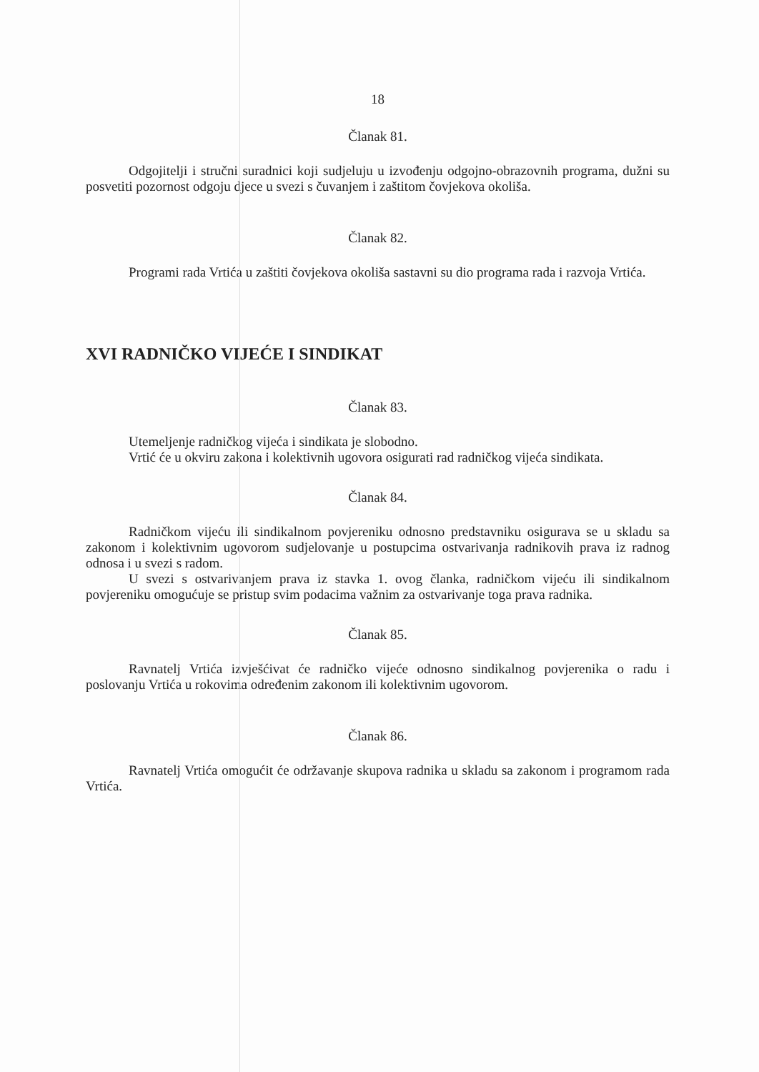18
Članak 81.
Odgojitelji i stručni suradnici koji sudjeluju u izvođenju odgojno-obrazovnih programa, dužni su posvetiti pozornost odgoju djece u svezi s čuvanjem i zaštitom čovjekova okoliša.
Članak 82.
Programi rada Vrtića u zaštiti čovjekova okoliša sastavni su dio programa rada i razvoja Vrtića.
XVI RADNIČKO VIJEĆE I SINDIKAT
Članak 83.
Utemeljenje radničkog vijeća i sindikata je slobodno.
Vrtić će u okviru zakona i kolektivnih ugovora osigurati rad radničkog vijeća sindikata.
Članak 84.
Radničkom vijeću ili sindikalnom povjereniku odnosno predstavniku osigurava se u skladu sa zakonom i kolektivnim ugovorom sudjelovanje u postupcima ostvarivanja radnikovih prava iz radnog odnosa i u svezi s radom.
U svezi s ostvarivanjem prava iz stavka 1. ovog članka, radničkom vijeću ili sindikalnom povjereniku omogućuje se pristup svim podacima važnim za ostvarivanje toga prava radnika.
Članak 85.
Ravnatelj Vrtića izvješćivat će radničko vijeće odnosno sindikalnog povjerenika o radu i poslovanju Vrtića u rokovima određenim zakonom ili kolektivnim ugovorom.
Članak 86.
Ravnatelj Vrtića omogućit će održavanje skupova radnika u skladu sa zakonom i programom rada Vrtića.